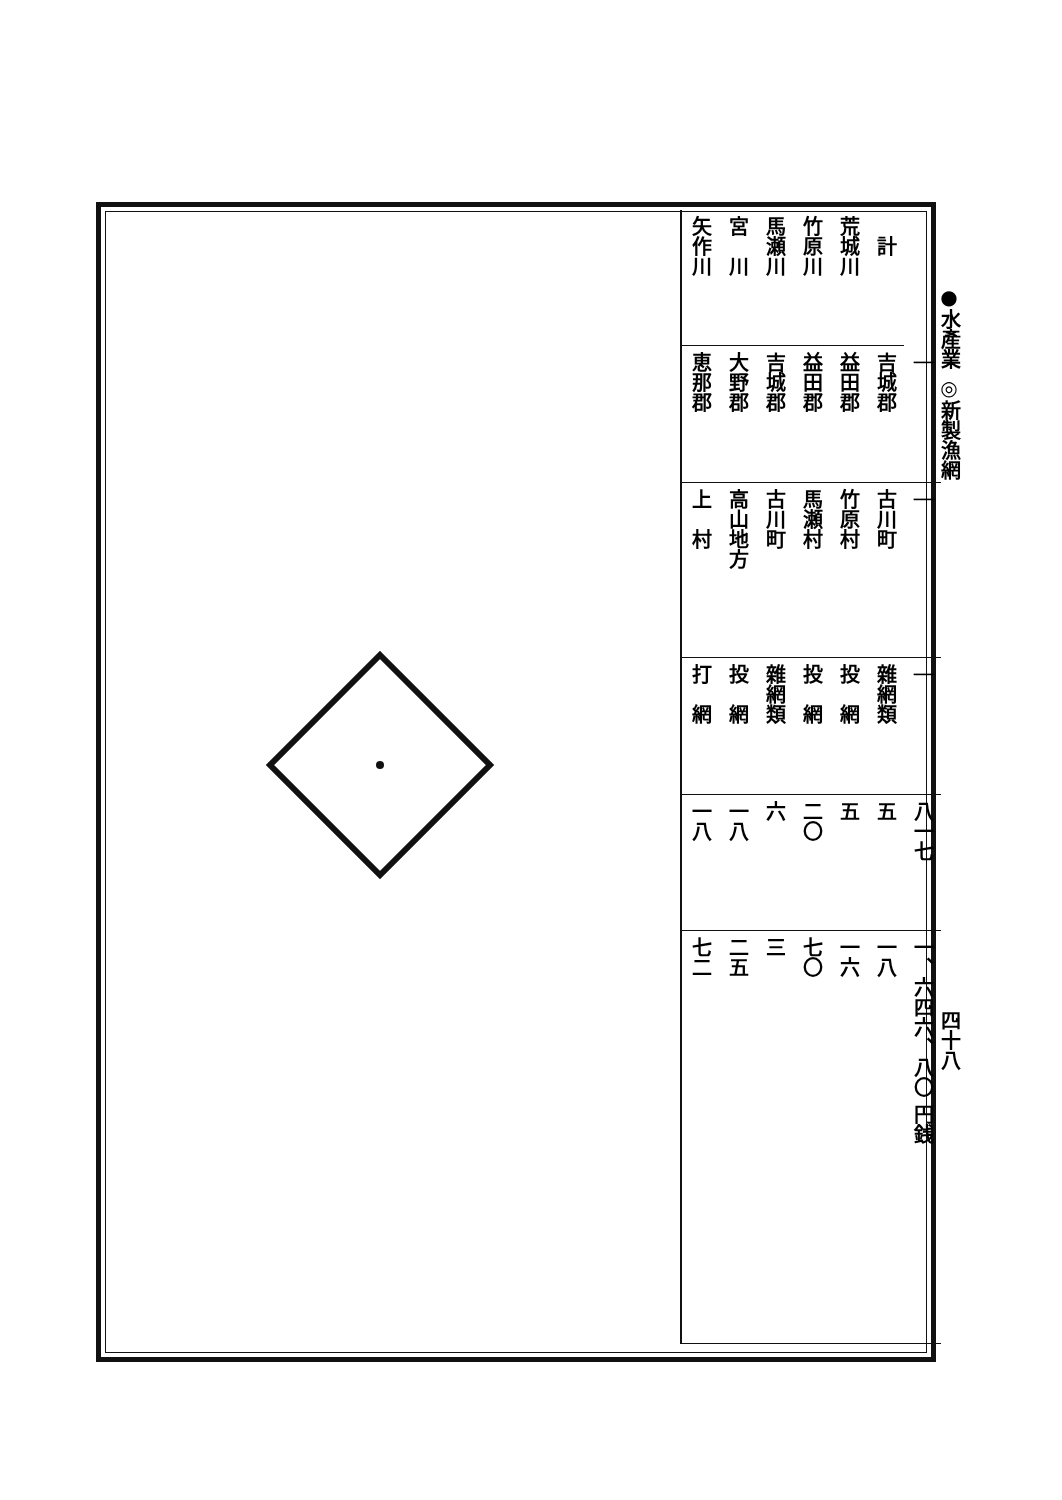| 矢作川 | 宮 川 | 馬瀬川 | 竹原川 | 荒城川 | 計 | |
| 恵那郡 | 大野郡 | 吉城郡 | 益田郡 | 益田郡 | 吉城郡 | ｜ |
| 上 村 | 高山地方 | 古川町 | 馬瀬村 | 竹原村 | 古川町 | ｜ |
| 打 網 | 投 網 | 雜網類 | 投 網 | 投 網 | 雜網類 | ｜ |
| 一八 | 一八 | 六 | 二〇 | 五 | 五 | 八一七 |
| 七二 | 二五 | 三 | 七〇 | 一六 | 一八 | 一、六四六、八〇 円銭 |
●水產業 ◎新製漁網
四十八